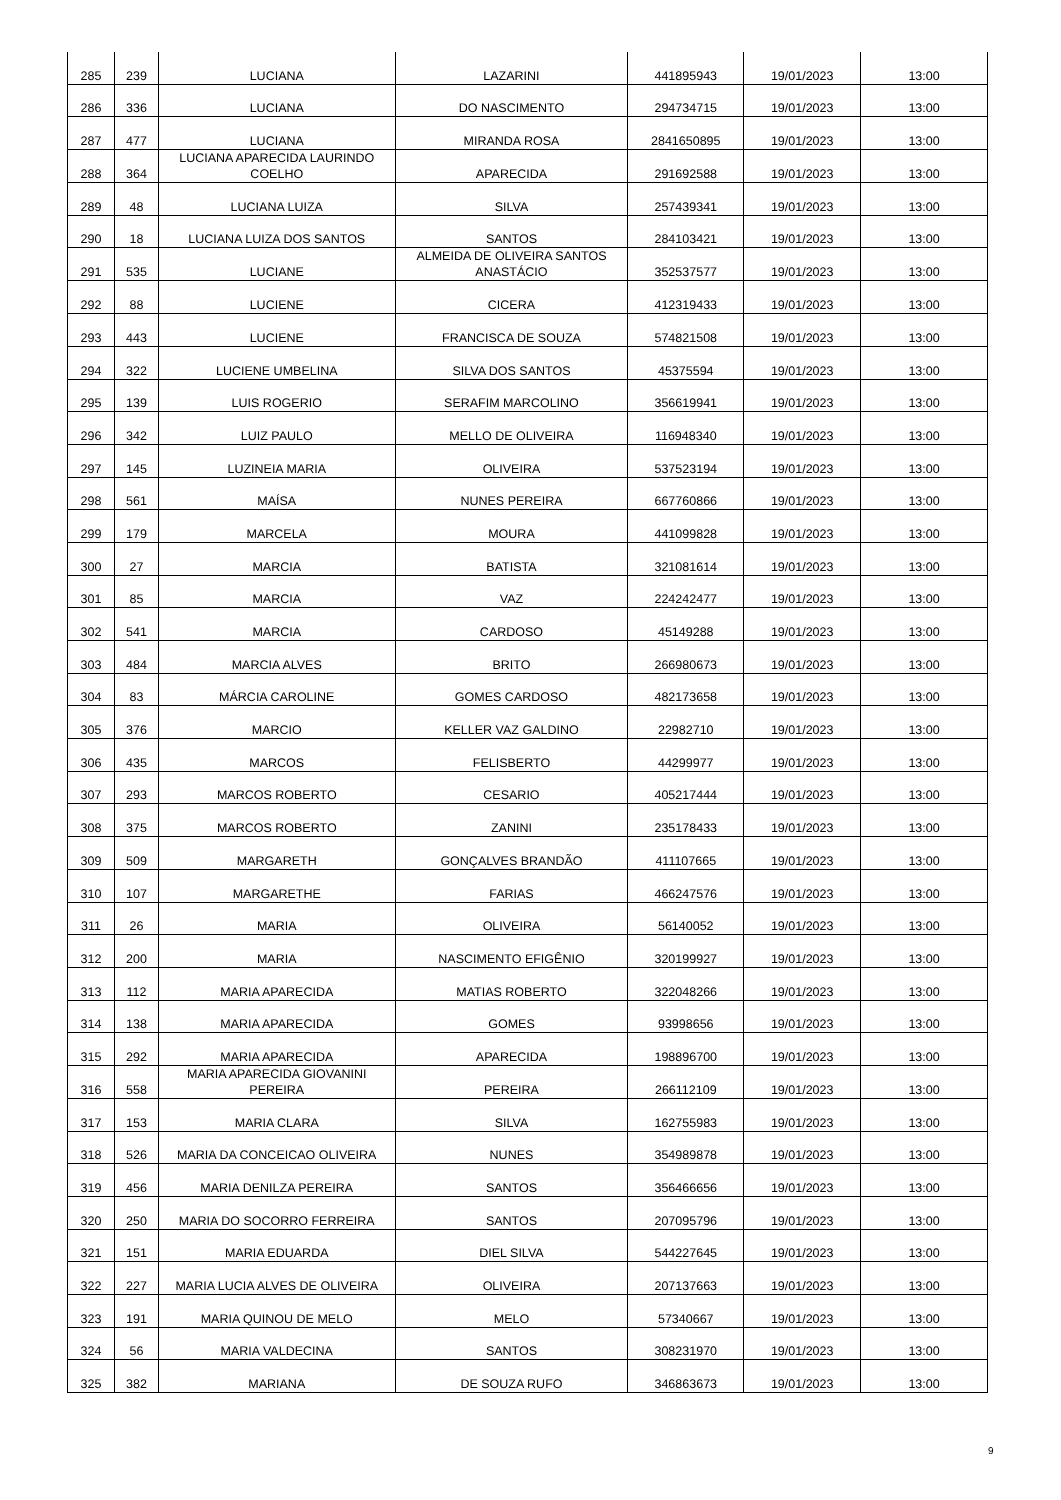| 285 | 239 | LUCIANA | LAZARINI | 441895943 | 19/01/2023 | 13:00 |
| 286 | 336 | LUCIANA | DO NASCIMENTO | 294734715 | 19/01/2023 | 13:00 |
| 287 | 477 | LUCIANA | MIRANDA ROSA | 2841650895 | 19/01/2023 | 13:00 |
| 288 | 364 | LUCIANA APARECIDA LAURINDO COELHO | APARECIDA | 291692588 | 19/01/2023 | 13:00 |
| 289 | 48 | LUCIANA LUIZA | SILVA | 257439341 | 19/01/2023 | 13:00 |
| 290 | 18 | LUCIANA LUIZA DOS SANTOS | SANTOS | 284103421 | 19/01/2023 | 13:00 |
| 291 | 535 | LUCIANE | ALMEIDA DE OLIVEIRA SANTOS ANASTÁCIO | 352537577 | 19/01/2023 | 13:00 |
| 292 | 88 | LUCIENE | CICERA | 412319433 | 19/01/2023 | 13:00 |
| 293 | 443 | LUCIENE | FRANCISCA DE SOUZA | 574821508 | 19/01/2023 | 13:00 |
| 294 | 322 | LUCIENE UMBELINA | SILVA DOS SANTOS | 45375594 | 19/01/2023 | 13:00 |
| 295 | 139 | LUIS ROGERIO | SERAFIM MARCOLINO | 356619941 | 19/01/2023 | 13:00 |
| 296 | 342 | LUIZ PAULO | MELLO DE OLIVEIRA | 116948340 | 19/01/2023 | 13:00 |
| 297 | 145 | LUZINEIA MARIA | OLIVEIRA | 537523194 | 19/01/2023 | 13:00 |
| 298 | 561 | MAÍSA | NUNES PEREIRA | 667760866 | 19/01/2023 | 13:00 |
| 299 | 179 | MARCELA | MOURA | 441099828 | 19/01/2023 | 13:00 |
| 300 | 27 | MARCIA | BATISTA | 321081614 | 19/01/2023 | 13:00 |
| 301 | 85 | MARCIA | VAZ | 224242477 | 19/01/2023 | 13:00 |
| 302 | 541 | MARCIA | CARDOSO | 45149288 | 19/01/2023 | 13:00 |
| 303 | 484 | MARCIA ALVES | BRITO | 266980673 | 19/01/2023 | 13:00 |
| 304 | 83 | MÁRCIA CAROLINE | GOMES CARDOSO | 482173658 | 19/01/2023 | 13:00 |
| 305 | 376 | MARCIO | KELLER VAZ GALDINO | 22982710 | 19/01/2023 | 13:00 |
| 306 | 435 | MARCOS | FELISBERTO | 44299977 | 19/01/2023 | 13:00 |
| 307 | 293 | MARCOS ROBERTO | CESARIO | 405217444 | 19/01/2023 | 13:00 |
| 308 | 375 | MARCOS ROBERTO | ZANINI | 235178433 | 19/01/2023 | 13:00 |
| 309 | 509 | MARGARETH | GONÇALVES BRANDÃO | 411107665 | 19/01/2023 | 13:00 |
| 310 | 107 | MARGARETHE | FARIAS | 466247576 | 19/01/2023 | 13:00 |
| 311 | 26 | MARIA | OLIVEIRA | 56140052 | 19/01/2023 | 13:00 |
| 312 | 200 | MARIA | NASCIMENTO EFIGÊNIO | 320199927 | 19/01/2023 | 13:00 |
| 313 | 112 | MARIA APARECIDA | MATIAS ROBERTO | 322048266 | 19/01/2023 | 13:00 |
| 314 | 138 | MARIA APARECIDA | GOMES | 93998656 | 19/01/2023 | 13:00 |
| 315 | 292 | MARIA APARECIDA | APARECIDA | 198896700 | 19/01/2023 | 13:00 |
| 316 | 558 | MARIA APARECIDA GIOVANINI PEREIRA | PEREIRA | 266112109 | 19/01/2023 | 13:00 |
| 317 | 153 | MARIA CLARA | SILVA | 162755983 | 19/01/2023 | 13:00 |
| 318 | 526 | MARIA DA CONCEICAO OLIVEIRA | NUNES | 354989878 | 19/01/2023 | 13:00 |
| 319 | 456 | MARIA DENILZA PEREIRA | SANTOS | 356466656 | 19/01/2023 | 13:00 |
| 320 | 250 | MARIA DO SOCORRO FERREIRA | SANTOS | 207095796 | 19/01/2023 | 13:00 |
| 321 | 151 | MARIA EDUARDA | DIEL SILVA | 544227645 | 19/01/2023 | 13:00 |
| 322 | 227 | MARIA LUCIA ALVES DE OLIVEIRA | OLIVEIRA | 207137663 | 19/01/2023 | 13:00 |
| 323 | 191 | MARIA QUINOU DE MELO | MELO | 57340667 | 19/01/2023 | 13:00 |
| 324 | 56 | MARIA VALDECINA | SANTOS | 308231970 | 19/01/2023 | 13:00 |
| 325 | 382 | MARIANA | DE SOUZA RUFO | 346863673 | 19/01/2023 | 13:00 |
9